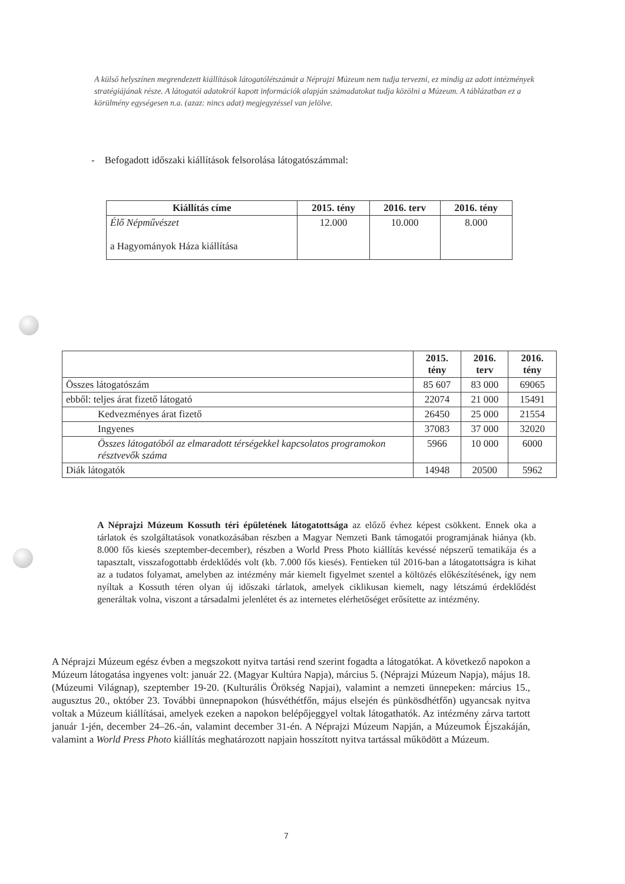A külső helyszínen megrendezett kiállítások látogatólétszámát a Néprajzi Múzeum nem tudja tervezni, ez mindig az adott intézmények stratégiájának része. A látogatói adatokról kapott információk alapján számadatokat tudja közölni a Múzeum. A táblázatban ez a körülmény egységesen n.a. (azaz: nincs adat) megjegyzéssel van jelölve.
- Befogadott időszaki kiállítások felsorolása látogatószámmal:
| Kiállítás címe | 2015. tény | 2016. terv | 2016. tény |
| --- | --- | --- | --- |
| Élő Népművészet a Hagyományok Háza kiállítása | 12.000 | 10.000 | 8.000 |
| | 2015. tény | 2016. terv | 2016. tény |
| Összes látogatószám | 85 607 | 83 000 | 69065 |
| ebből: teljes árat fizető látogató | 22074 | 21 000 | 15491 |
| Kedvezményes árat fizető | 26450 | 25 000 | 21554 |
| Ingyenes | 37083 | 37 000 | 32020 |
| Összes látogatóból az elmaradott térségekkel kapcsolatos programokon résztvevők száma | 5966 | 10 000 | 6000 |
| Diák látogatók | 14948 | 20500 | 5962 |
A Néprajzi Múzeum Kossuth téri épületének látogatottsága az előző évhez képest csökkent. Ennek oka a tárlatok és szolgáltatások vonatkozásában részben a Magyar Nemzeti Bank támogatói programjának hiánya (kb. 8.000 fős kiesés szeptember-december), részben a World Press Photo kiállítás kevéssé népszerű tematikája és a tapasztalt, visszafogottabb érdeklődés volt (kb. 7.000 fős kiesés). Fentieken túl 2016-ban a látogatottságra is kihat az a tudatos folyamat, amelyben az intézmény már kiemelt figyelmet szentel a költözés előkészítésének, így nem nyíltak a Kossuth téren olyan új időszaki tárlatok, amelyek ciklikusan kiemelt, nagy létszámú érdeklődést generáltak volna, viszont a társadalmi jelenlétet és az internetes elérhetőséget erősítette az intézmény.
A Néprajzi Múzeum egész évben a megszokott nyitva tartási rend szerint fogadta a látogatókat. A következő napokon a Múzeum látogatása ingyenes volt: január 22. (Magyar Kultúra Napja), március 5. (Néprajzi Múzeum Napja), május 18. (Múzeumi Világnap), szeptember 19-20. (Kulturális Örökség Napjai), valamint a nemzeti ünnepeken: március 15., augusztus 20., október 23. További ünnepnapokon (húsvéthétfőn, május elsején és pünkösdhétfőn) ugyancsak nyitva voltak a Múzeum kiállításai, amelyek ezeken a napokon belépőjeggyel voltak látogathatók. Az intézmény zárva tartott január 1-jén, december 24–26.-án, valamint december 31-én. A Néprajzi Múzeum Napján, a Múzeumok Éjszakáján, valamint a World Press Photo kiállítás meghatározott napjain hosszított nyitva tartással működött a Múzeum.
7